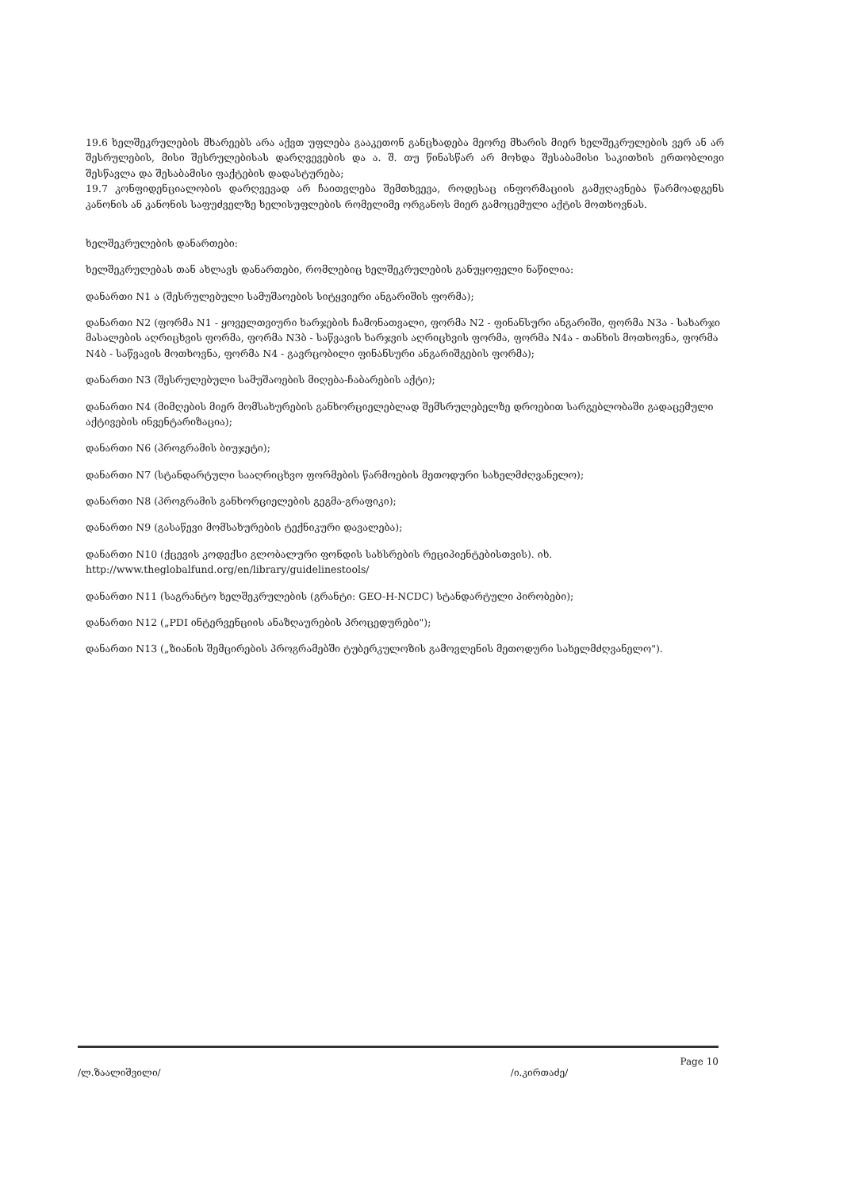19.6 ხელშეკრულების მხარეებს არა აქვთ უფლება გააკეთონ განცხადება მეორე მხარის მიერ ხელშეკრულების ვერ ან არ შესრულების, მისი შესრულებისას დარღვევების და ა. შ. თუ წინასწარ არ მოხდა შესაბამისი საკითხის ერთობლივი შესწავლა და შესაბამისი ფაქტების დადასტურება;
19.7 კონფიდენციალობის დარღვევად არ ჩაითვლება შემთხვევა, როდესაც ინფორმაციის გამჟღავნება წარმოადგენს კანონის ან კანონის საფუძველზე ხელისუფლების რომელიმე ორგანოს მიერ გამოცემული აქტის მოთხოვნას.
ხელშეკრულების დანართები:
ხელშეკრულებას თან ახლავს დანართები, რომლებიც ხელშეკრულების განუყოფელი ნაწილია:
დანართი N1 ა (შესრულებული სამუშაოების სიტყვიერი ანგარიშის ფორმა);
დანართი N2 (ფორმა N1 - ყოველთვიური ხარჯების ჩამონათვალი, ფორმა N2 - ფინანსური ანგარიში, ფორმა N3ა - სახარჯი მასალების აღრიცხვის ფორმა, ფორმა N3ბ - საწვავის ხარჯვის აღრიცხვის ფორმა, ფორმა N4ა - თანხის მოთხოვნა, ფორმა N4ბ - საწვავის მოთხოვნა, ფორმა N4 - გავრცობილი ფინანსური ანგარიშგების ფორმა);
დანართი N3 (შესრულებული სამუშაოების მიღება-ჩაბარების აქტი);
დანართი N4 (მიმღების მიერ მომსახურების განხორციელებლად შემსრულებელზე დროებით სარგებლობაში გადაცემული აქტივების ინვენტარიზაცია);
დანართი N6 (პროგრამის ბიუჯეტი);
დანართი N7 (სტანდარტული სააღრიცხვო ფორმების წარმოების მეთოდური სახელმძღვანელო);
დანართი N8 (პროგრამის განხორციელების გეგმა-გრაფიკი);
დანართი N9 (გასაწევი მომსახურების ტექნიკური დავალება);
დანართი N10 (ქცევის კოდექსი გლობალური ფონდის სახსრების რეციპიენტებისთვის). იხ. http://www.theglobalfund.org/en/library/guidelinestools/
დანართი N11 (საგრანტო ხელშეკრულების (გრანტი: GEO-H-NCDC) სტანდარტული პირობები);
დანართი N12 („PDI ინტერვენციის ანაზღაურების პროცედურები");
დანართი N13 („ზიანის შემცირების პროგრამებში ტუბერკულოზის გამოვლენის მეთოდური სახელმძღვანელო").
/ლ.ზაალიშვილი/ /ი.კირთაძე/ Page 10